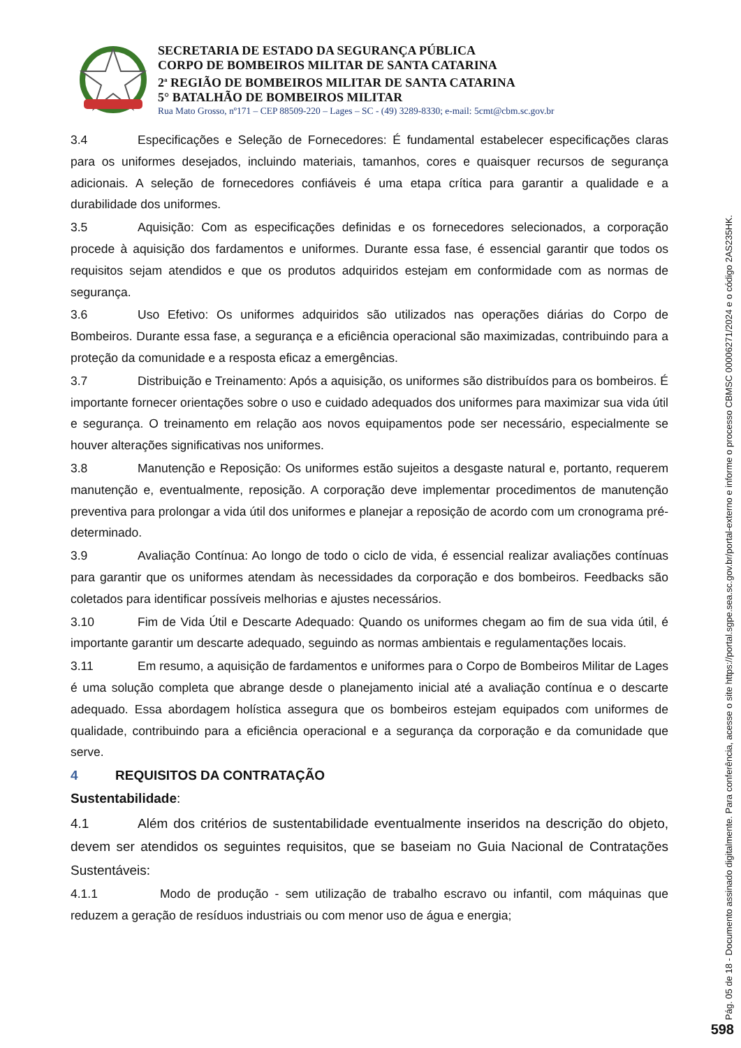SECRETARIA DE ESTADO DA SEGURANÇA PÚBLICA
CORPO DE BOMBEIROS MILITAR DE SANTA CATARINA
2<sup>a</sup> REGIÃO DE BOMBEIROS MILITAR DE SANTA CATARINA
5° BATALHÃO DE BOMBEIROS MILITAR
Rua Mato Grosso, nº171 – CEP 88509-220 – Lages – SC - (49) 3289-8330; e-mail: 5cmt@cbm.sc.gov.br
3.4 Especificações e Seleção de Fornecedores: É fundamental estabelecer especificações claras para os uniformes desejados, incluindo materiais, tamanhos, cores e quaisquer recursos de segurança adicionais. A seleção de fornecedores confiáveis é uma etapa crítica para garantir a qualidade e a durabilidade dos uniformes.
3.5 Aquisição: Com as especificações definidas e os fornecedores selecionados, a corporação procede à aquisição dos fardamentos e uniformes. Durante essa fase, é essencial garantir que todos os requisitos sejam atendidos e que os produtos adquiridos estejam em conformidade com as normas de segurança.
3.6 Uso Efetivo: Os uniformes adquiridos são utilizados nas operações diárias do Corpo de Bombeiros. Durante essa fase, a segurança e a eficiência operacional são maximizadas, contribuindo para a proteção da comunidade e a resposta eficaz a emergências.
3.7 Distribuição e Treinamento: Após a aquisição, os uniformes são distribuídos para os bombeiros. É importante fornecer orientações sobre o uso e cuidado adequados dos uniformes para maximizar sua vida útil e segurança. O treinamento em relação aos novos equipamentos pode ser necessário, especialmente se houver alterações significativas nos uniformes.
3.8 Manutenção e Reposição: Os uniformes estão sujeitos a desgaste natural e, portanto, requerem manutenção e, eventualmente, reposição. A corporação deve implementar procedimentos de manutenção preventiva para prolongar a vida útil dos uniformes e planejar a reposição de acordo com um cronograma pré-determinado.
3.9 Avaliação Contínua: Ao longo de todo o ciclo de vida, é essencial realizar avaliações contínuas para garantir que os uniformes atendam às necessidades da corporação e dos bombeiros. Feedbacks são coletados para identificar possíveis melhorias e ajustes necessários.
3.10 Fim de Vida Útil e Descarte Adequado: Quando os uniformes chegam ao fim de sua vida útil, é importante garantir um descarte adequado, seguindo as normas ambientais e regulamentações locais.
3.11 Em resumo, a aquisição de fardamentos e uniformes para o Corpo de Bombeiros Militar de Lages é uma solução completa que abrange desde o planejamento inicial até a avaliação contínua e o descarte adequado. Essa abordagem holística assegura que os bombeiros estejam equipados com uniformes de qualidade, contribuindo para a eficiência operacional e a segurança da corporação e da comunidade que serve.
4 REQUISITOS DA CONTRATAÇÃO
Sustentabilidade:
4.1 Além dos critérios de sustentabilidade eventualmente inseridos na descrição do objeto, devem ser atendidos os seguintes requisitos, que se baseiam no Guia Nacional de Contratações Sustentáveis:
4.1.1 Modo de produção - sem utilização de trabalho escravo ou infantil, com máquinas que reduzem a geração de resíduos industriais ou com menor uso de água e energia;
Pág. 05 de 18 - Documento assinado digitalmente. Para conferência, acesse o site https://portal.sgpe.sea.sc.gov.br/portal-externo e informe o processo CBMSC 00006271/2024 e o código 2AS235HK.
598